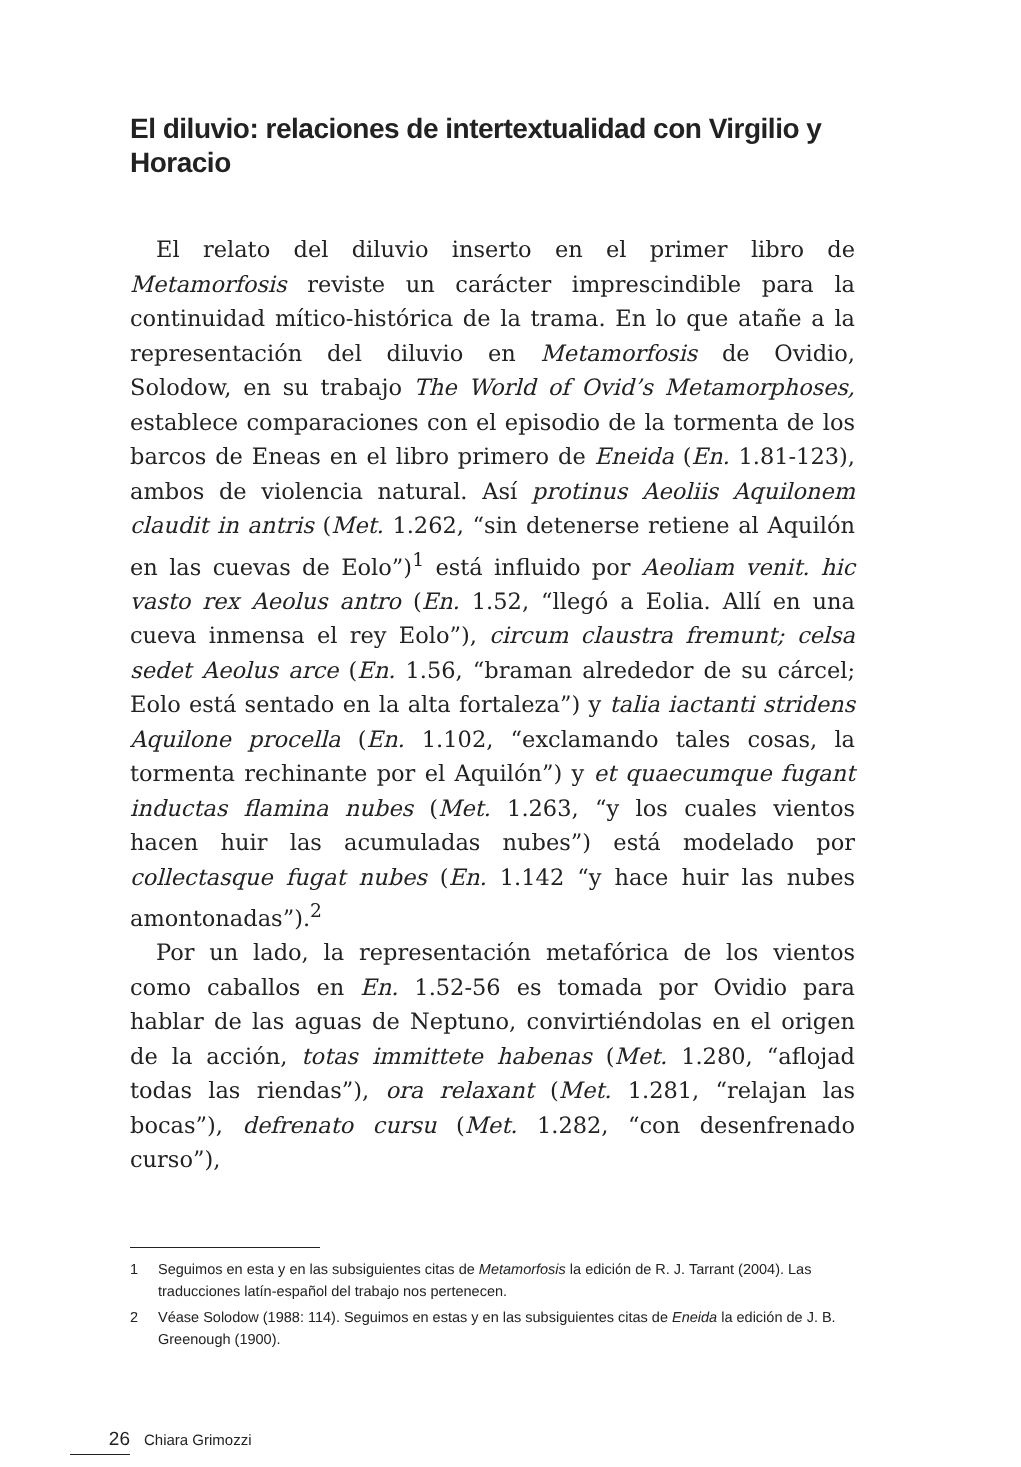El diluvio: relaciones de intertextualidad con Virgilio y Horacio
El relato del diluvio inserto en el primer libro de Metamorfosis reviste un carácter imprescindible para la continuidad mítico-histórica de la trama. En lo que atañe a la representación del diluvio en Metamorfosis de Ovidio, Solodow, en su trabajo The World of Ovid’s Metamorphoses, establece comparaciones con el episodio de la tormenta de los barcos de Eneas en el libro primero de Eneida (En. 1.81-123), ambos de violencia natural. Así protinus Aeoliis Aquilonem claudit in antris (Met. 1.262, “sin detenerse retiene al Aquilón en las cuevas de Eolo”)<sup>1</sup> está influido por Aeoliam venit. hic vasto rex Aeolus antro (En. 1.52, “llegó a Eolia. Allí en una cueva inmensa el rey Eolo”), circum claustra fremunt; celsa sedet Aeolus arce (En. 1.56, “braman alrededor de su cárcel; Eolo está sentado en la alta fortaleza”) y talia iactanti stridens Aquilone procella (En. 1.102, “exclamando tales cosas, la tormenta rechinante por el Aquilón”) y et quaecumque fugant inductas flamina nubes (Met. 1.263, “y los cuales vientos hacen huir las acumuladas nubes”) está modelado por collectasque fugat nubes (En. 1.142 “y hace huir las nubes amontonadas”).<sup>2</sup>
Por un lado, la representación metafórica de los vientos como caballos en En. 1.52-56 es tomada por Ovidio para hablar de las aguas de Neptuno, convirtiéndolas en el origen de la acción, totas immittete habenas (Met. 1.280, “aflojad todas las riendas”), ora relaxant (Met. 1.281, “relajan las bocas”), defrenato cursu (Met. 1.282, “con desenfrenado curso”),
1 Seguimos en esta y en las subsiguientes citas de Metamorfosis la edición de R. J. Tarrant (2004). Las traducciones latín-español del trabajo nos pertenecen.
2 Véase Solodow (1988: 114). Seguimos en estas y en las subsiguientes citas de Eneida la edición de J. B. Greenough (1900).
26 Chiara Grimozzi